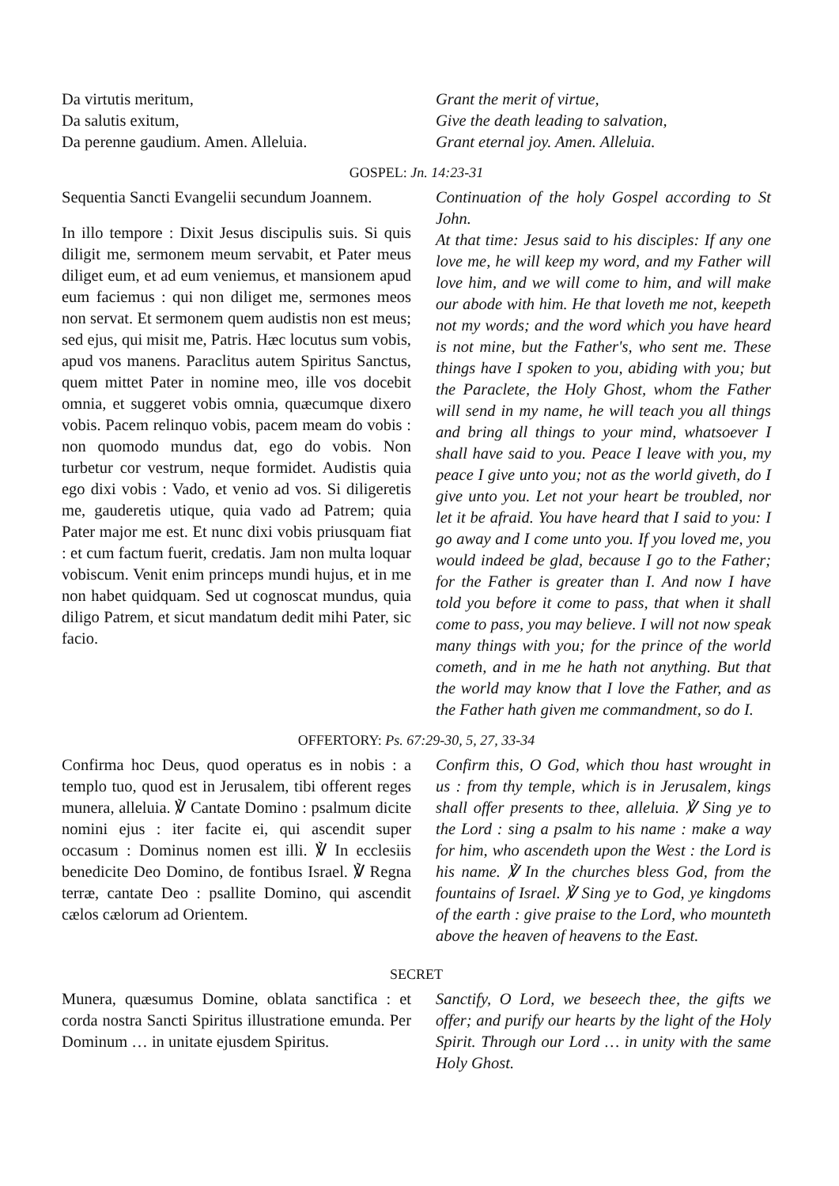Da virtutis meritum,
Da salutis exitum,
Da perenne gaudium. Amen. Alleluia.
Grant the merit of virtue,
Give the death leading to salvation,
Grant eternal joy. Amen. Alleluia.
GOSPEL: Jn. 14:23-31
Sequentia Sancti Evangelii secundum Joannem.
In illo tempore : Dixit Jesus discipulis suis. Si quis diligit me, sermonem meum servabit, et Pater meus diliget eum, et ad eum veniemus, et mansionem apud eum faciemus : qui non diliget me, sermones meos non servat. Et sermonem quem audistis non est meus; sed ejus, qui misit me, Patris. Hæc locutus sum vobis, apud vos manens. Paraclitus autem Spiritus Sanctus, quem mittet Pater in nomine meo, ille vos docebit omnia, et suggeret vobis omnia, quæcumque dixero vobis. Pacem relinquo vobis, pacem meam do vobis : non quomodo mundus dat, ego do vobis. Non turbetur cor vestrum, neque formidet. Audistis quia ego dixi vobis : Vado, et venio ad vos. Si diligeretis me, gauderetis utique, quia vado ad Patrem; quia Pater major me est. Et nunc dixi vobis priusquam fiat : et cum factum fuerit, credatis. Jam non multa loquar vobiscum. Venit enim princeps mundi hujus, et in me non habet quidquam. Sed ut cognoscat mundus, quia diligo Patrem, et sicut mandatum dedit mihi Pater, sic facio.
Continuation of the holy Gospel according to St John.
At that time: Jesus said to his disciples: If any one love me, he will keep my word, and my Father will love him, and we will come to him, and will make our abode with him. He that loveth me not, keepeth not my words; and the word which you have heard is not mine, but the Father's, who sent me. These things have I spoken to you, abiding with you; but the Paraclete, the Holy Ghost, whom the Father will send in my name, he will teach you all things and bring all things to your mind, whatsoever I shall have said to you. Peace I leave with you, my peace I give unto you; not as the world giveth, do I give unto you. Let not your heart be troubled, nor let it be afraid. You have heard that I said to you: I go away and I come unto you. If you loved me, you would indeed be glad, because I go to the Father; for the Father is greater than I. And now I have told you before it come to pass, that when it shall come to pass, you may believe. I will not now speak many things with you; for the prince of the world cometh, and in me he hath not anything. But that the world may know that I love the Father, and as the Father hath given me commandment, so do I.
OFFERTORY: Ps. 67:29-30, 5, 27, 33-34
Confirma hoc Deus, quod operatus es in nobis : a templo tuo, quod est in Jerusalem, tibi offerent reges munera, alleluia. ℣ Cantate Domino : psalmum dicite nomini ejus : iter facite ei, qui ascendit super occasum : Dominus nomen est illi. ℣ In ecclesiis benedicite Deo Domino, de fontibus Israel. ℣ Regna terræ, cantate Deo : psallite Domino, qui ascendit cælos cælorum ad Orientem.
Confirm this, O God, which thou hast wrought in us : from thy temple, which is in Jerusalem, kings shall offer presents to thee, alleluia. ℣ Sing ye to the Lord : sing a psalm to his name : make a way for him, who ascendeth upon the West : the Lord is his name. ℣ In the churches bless God, from the fountains of Israel. ℣ Sing ye to God, ye kingdoms of the earth : give praise to the Lord, who mounteth above the heaven of heavens to the East.
SECRET
Munera, quæsumus Domine, oblata sanctifica : et corda nostra Sancti Spiritus illustratione emunda. Per Dominum … in unitate ejusdem Spiritus.
Sanctify, O Lord, we beseech thee, the gifts we offer; and purify our hearts by the light of the Holy Spirit. Through our Lord … in unity with the same Holy Ghost.